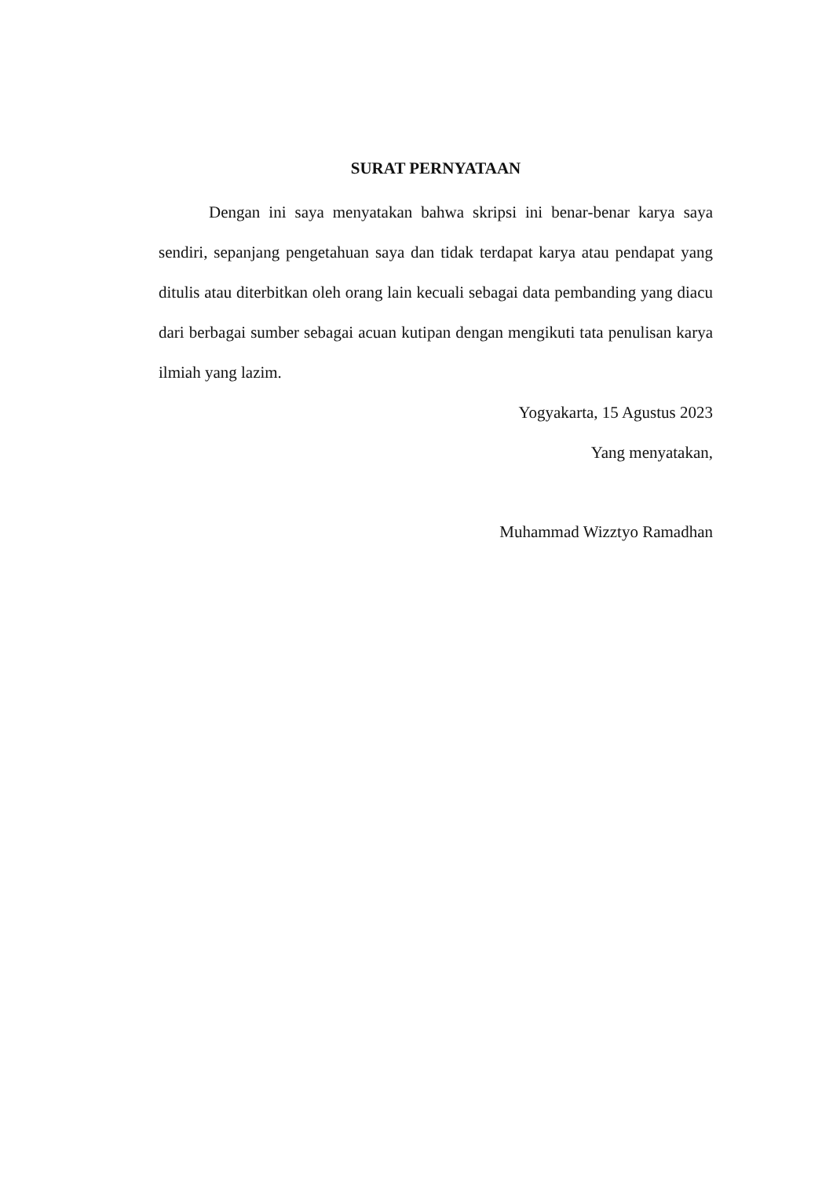SURAT PERNYATAAN
Dengan ini saya menyatakan bahwa skripsi ini benar-benar karya saya sendiri, sepanjang pengetahuan saya dan tidak terdapat karya atau pendapat yang ditulis atau diterbitkan oleh orang lain kecuali sebagai data pembanding yang diacu dari berbagai sumber sebagai acuan kutipan dengan mengikuti tata penulisan karya ilmiah yang lazim.
Yogyakarta, 15 Agustus 2023
Yang menyatakan,
Muhammad Wizztyo Ramadhan